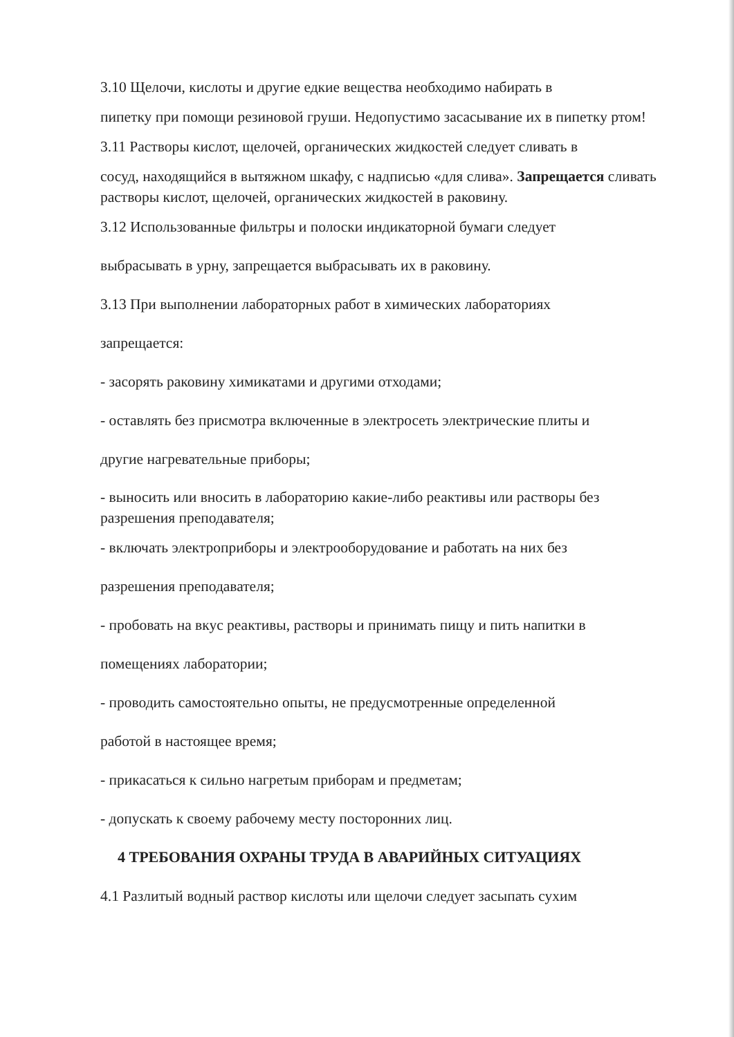3.10 Щелочи, кислоты и другие едкие вещества необходимо набирать в
пипетку при помощи резиновой груши. Недопустимо засасывание их в пипетку ртом!
3.11 Растворы кислот, щелочей, органических жидкостей следует сливать в
сосуд, находящийся в вытяжном шкафу, с надписью «для слива». Запрещается сливать растворы кислот, щелочей, органических жидкостей в раковину.
3.12 Использованные фильтры и полоски индикаторной бумаги следует
выбрасывать в урну, запрещается выбрасывать их в раковину.
3.13 При выполнении лабораторных работ в химических лабораториях
запрещается:
- засорять раковину химикатами и другими отходами;
- оставлять без присмотра включенные в электросеть электрические плиты и
другие нагревательные приборы;
- выносить или вносить в лабораторию какие-либо реактивы или растворы без разрешения преподавателя;
- включать электроприборы и электрооборудование и работать на них без
разрешения преподавателя;
- пробовать на вкус реактивы, растворы и принимать пищу и пить напитки в
помещениях лаборатории;
- проводить самостоятельно опыты, не предусмотренные определенной
работой в настоящее время;
- прикасаться к сильно нагретым приборам и предметам;
- допускать к своему рабочему месту посторонних лиц.
4 ТРЕБОВАНИЯ ОХРАНЫ ТРУДА В АВАРИЙНЫХ СИТУАЦИЯХ
4.1 Разлитый водный раствор кислоты или щелочи следует засыпать сухим